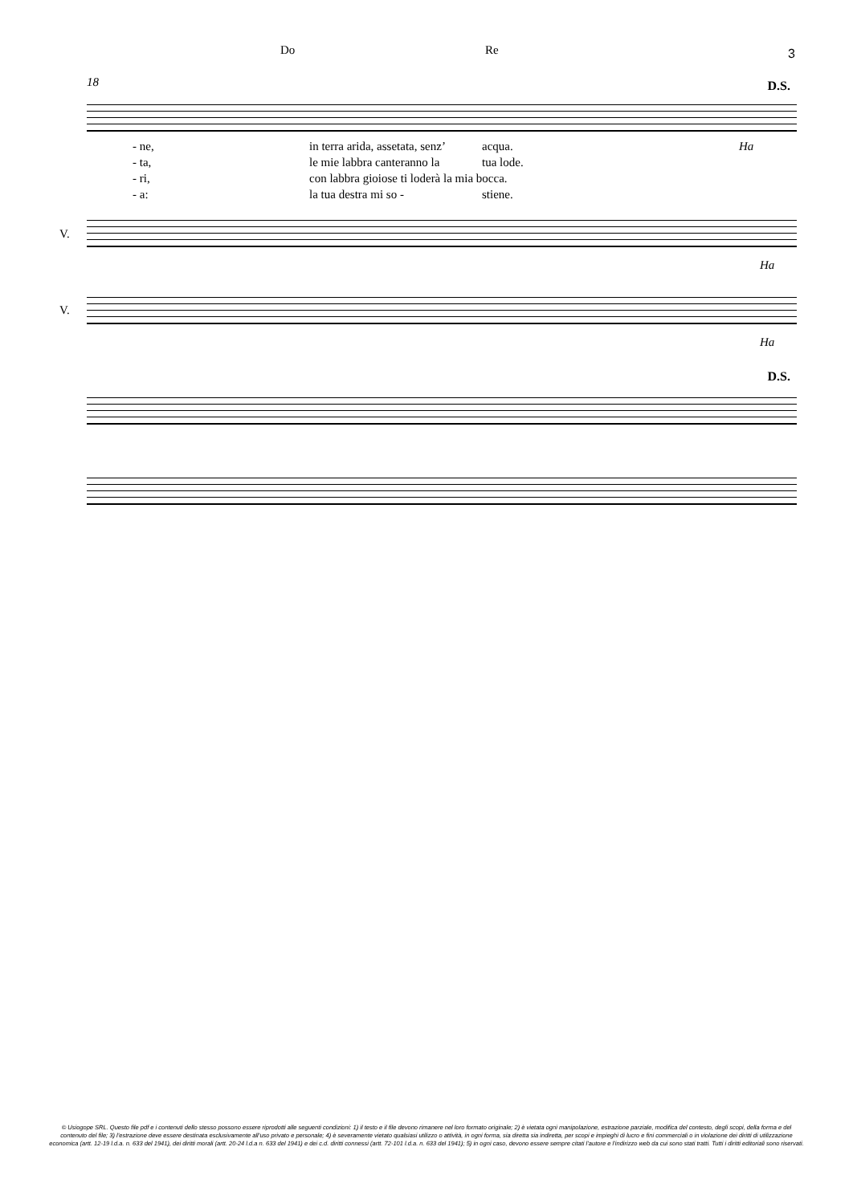3 Do Re
18 D.S.
- ne, in terra arida, assetata, senz’ acqua. Ha
- ta, le mie labbra canteranno la tua lode.
- ri, con labbra gioiose ti loderà la mia bocca.
- a: la tua destra mi so - stiene.
V.
Ha
V.
Ha
D.S.
© Usiogope SRL. Questo file pdf e i contenuti dello stesso possono essere riprodotti alle seguenti condizioni: 1) il testo e il file devono rimanere nel loro formato originale; 2) è vietata ogni manipolazione, estrazione parziale, modifica del contesto, degli scopi, della forma e del contenuto del file; 3) l’estrazione deve essere destinata esclusivamente all’uso privato e personale; 4) è severamente vietato qualsiasi utilizzo o attività, in ogni forma, sia diretta sia indiretta, per scopi e impieghi di lucro e fini commerciali o in violazione dei diritti di utilizzazione economica (artt. 12-19 l.d.a. n. 633 del 1941), dei diritti morali (artt. 20-24 l.d.a n. 633 del 1941) e dei c.d. diritti connessi (artt. 72-101 l.d.a. n. 633 del 1941); 5) in ogni caso, devono essere sempre citati l’autore e l’indirizzo web da cui sono stati tratti. Tutti i diritti editoriali sono riservati.